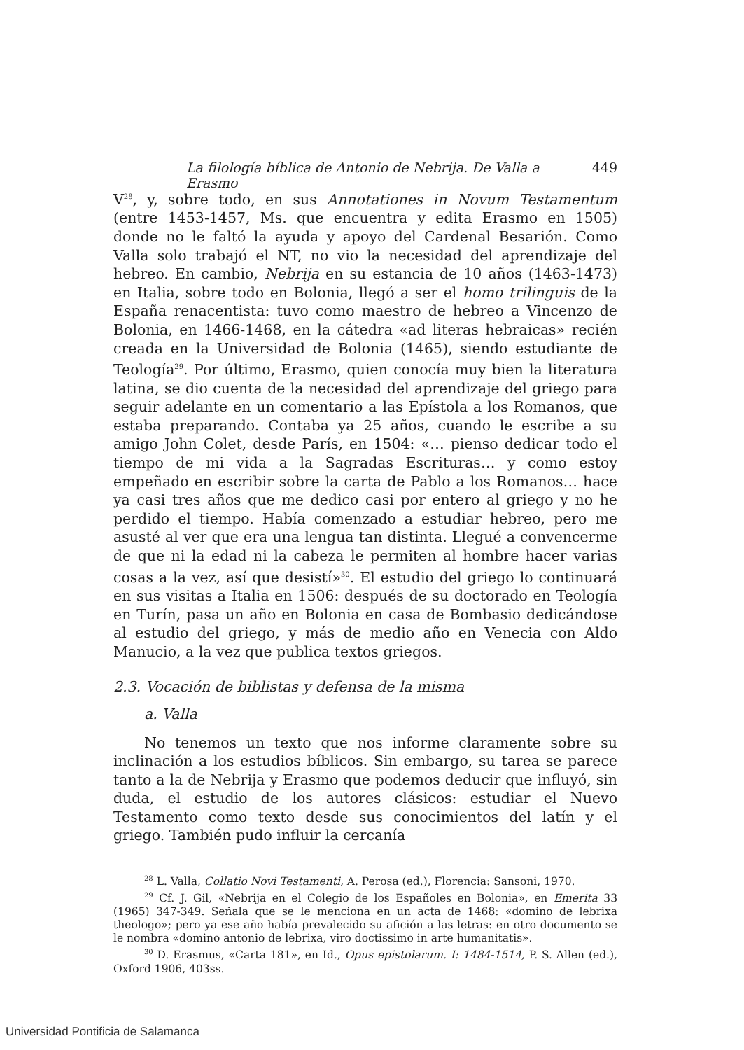La filología bíblica de Antonio de Nebrija. De Valla a Erasmo 449
V<sup>28</sup>, y, sobre todo, en sus Annotationes in Novum Testamentum (entre 1453-1457, Ms. que encuentra y edita Erasmo en 1505) donde no le faltó la ayuda y apoyo del Cardenal Besarión. Como Valla solo trabajó el NT, no vio la necesidad del aprendizaje del hebreo. En cambio, Nebrija en su estancia de 10 años (1463-1473) en Italia, sobre todo en Bolonia, llegó a ser el homo trilinguis de la España renacentista: tuvo como maestro de hebreo a Vincenzo de Bolonia, en 1466-1468, en la cátedra «ad literas hebraicas» recién creada en la Universidad de Bolonia (1465), siendo estudiante de Teología<sup>29</sup>. Por último, Erasmo, quien conocía muy bien la literatura latina, se dio cuenta de la necesidad del aprendizaje del griego para seguir adelante en un comentario a las Epístola a los Romanos, que estaba preparando. Contaba ya 25 años, cuando le escribe a su amigo John Colet, desde París, en 1504: «… pienso dedicar todo el tiempo de mi vida a la Sagradas Escrituras… y como estoy empeñado en escribir sobre la carta de Pablo a los Romanos… hace ya casi tres años que me dedico casi por entero al griego y no he perdido el tiempo. Había comenzado a estudiar hebreo, pero me asusté al ver que era una lengua tan distinta. Llegué a convencerme de que ni la edad ni la cabeza le permiten al hombre hacer varias cosas a la vez, así que desistí»<sup>30</sup>. El estudio del griego lo continuará en sus visitas a Italia en 1506: después de su doctorado en Teología en Turín, pasa un año en Bolonia en casa de Bombasio dedicándose al estudio del griego, y más de medio año en Venecia con Aldo Manucio, a la vez que publica textos griegos.
2.3. Vocación de biblistas y defensa de la misma
a. Valla
No tenemos un texto que nos informe claramente sobre su inclinación a los estudios bíblicos. Sin embargo, su tarea se parece tanto a la de Nebrija y Erasmo que podemos deducir que influyó, sin duda, el estudio de los autores clásicos: estudiar el Nuevo Testamento como texto desde sus conocimientos del latín y el griego. También pudo influir la cercanía
<sup>28</sup> L. Valla, Collatio Novi Testamenti, A. Perosa (ed.), Florencia: Sansoni, 1970.
<sup>29</sup> Cf. J. Gil, «Nebrija en el Colegio de los Españoles en Bolonia», en Emerita 33 (1965) 347-349. Señala que se le menciona en un acta de 1468: «domino de lebrixa theologo»; pero ya ese año había prevalecido su afición a las letras: en otro documento se le nombra «domino antonio de lebrixa, viro doctissimo in arte humanitatis».
<sup>30</sup> D. Erasmus, «Carta 181», en Id., Opus epistolarum. I: 1484-1514, P. S. Allen (ed.), Oxford 1906, 403ss.
Universidad Pontificia de Salamanca